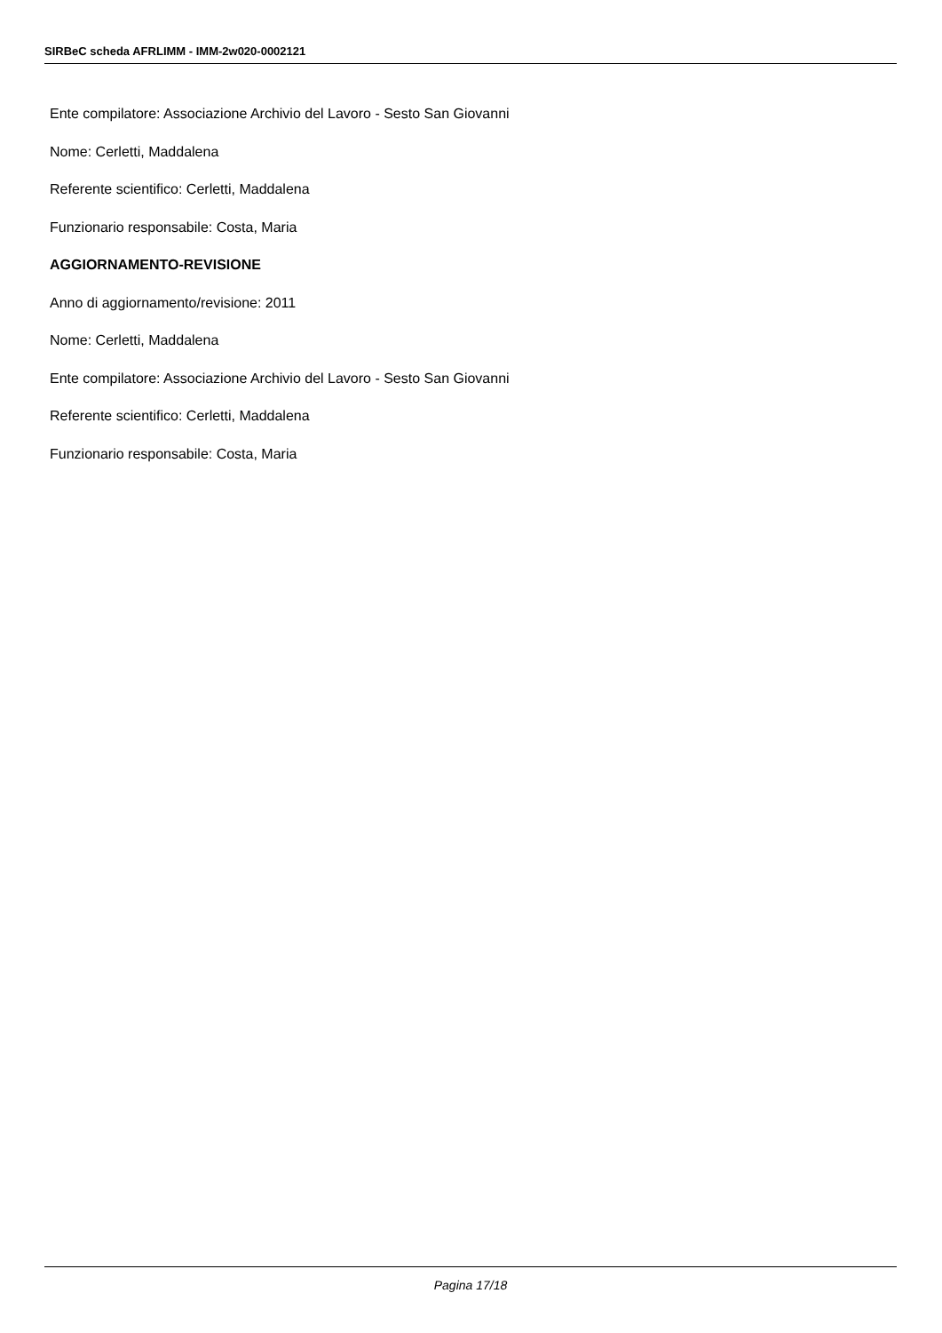SIRBeC scheda AFRLIMM - IMM-2w020-0002121
Ente compilatore: Associazione Archivio del Lavoro - Sesto San Giovanni
Nome: Cerletti, Maddalena
Referente scientifico: Cerletti, Maddalena
Funzionario responsabile: Costa, Maria
AGGIORNAMENTO-REVISIONE
Anno di aggiornamento/revisione: 2011
Nome: Cerletti, Maddalena
Ente compilatore: Associazione Archivio del Lavoro - Sesto San Giovanni
Referente scientifico: Cerletti, Maddalena
Funzionario responsabile: Costa, Maria
Pagina 17/18